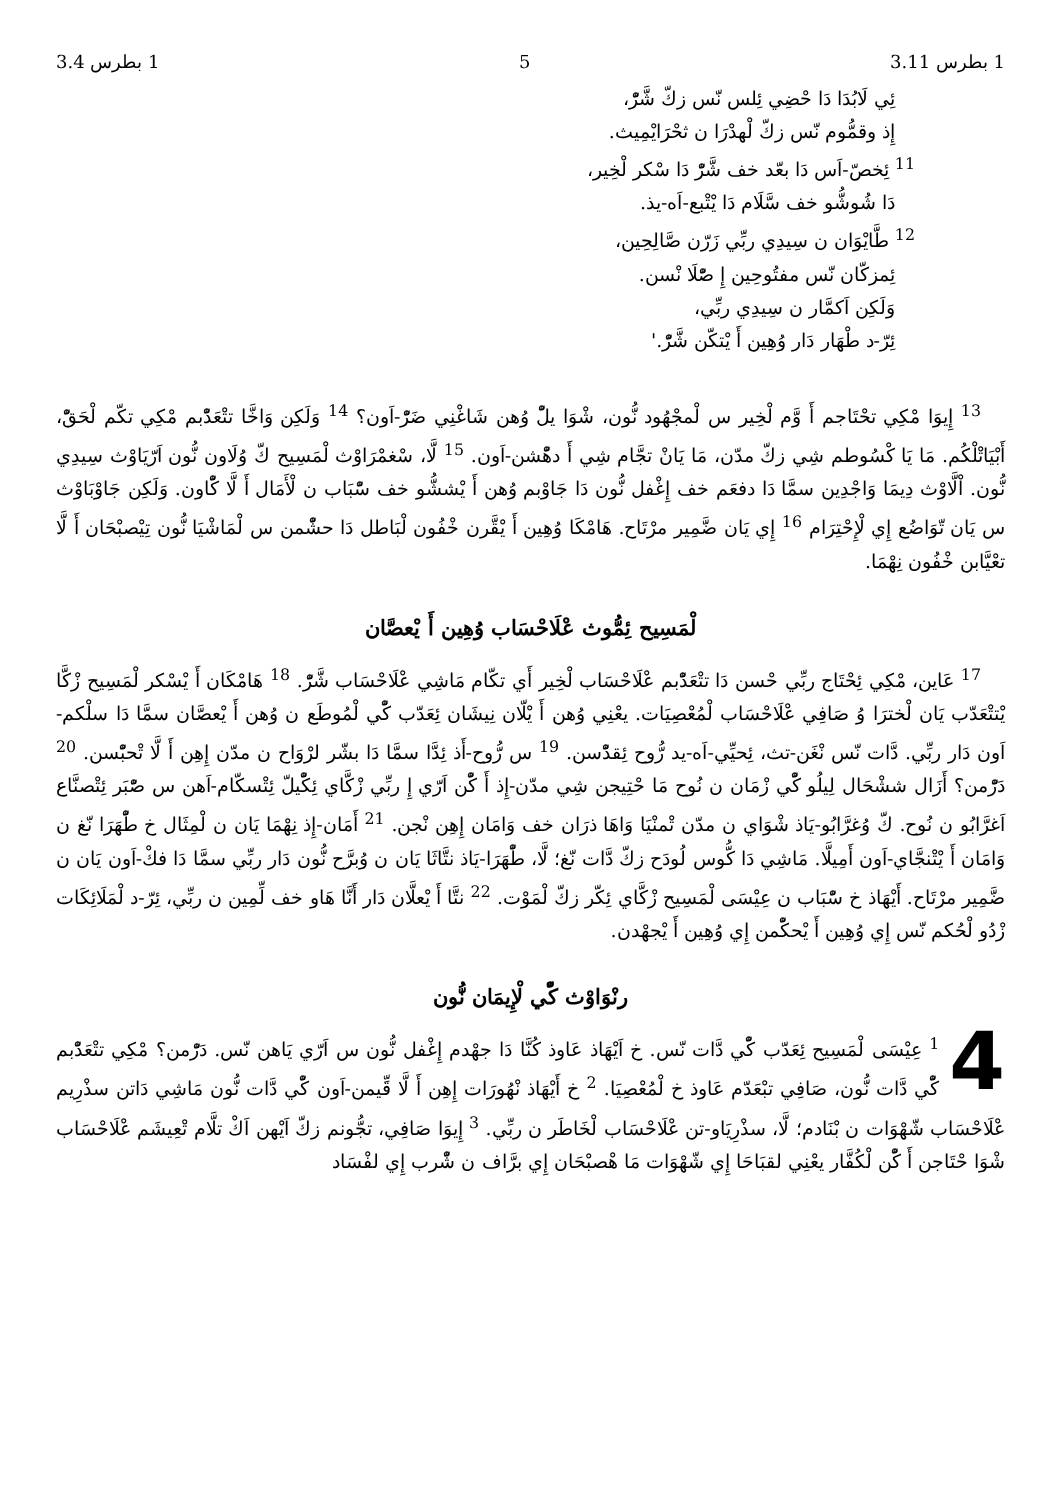1 بطرس 3.11 5 1 بطرس 3.4
ئِي لَابُدَا دَا حْضِي ئِلس نّس زكّ شَّرّْ،
إِذ وقمُّوم نّس زكّ لْهدْرَا ن ثحْرَايْمِيث.
<sup>11</sup> ئِخصّ-اَس دَا بعّد خف شَّرّْ دَا سْكر لْخِير،
دَا شُوشُّو خف سَّلَام دَا يْتْبع-اَه-يذ.
<sup>12</sup> طَّايْوَان ن سِيدِي ربِّي زَرّن صَّالِحِين،
ئِمزكّان نّس مفتُوحِين إِ صّْلَا نْسن.
وَلَكِن اَكمَّار ن سِيدِي ربِّي،
ئِرّ-د طْهَار دَار وُهِين أَ يْتكّن شَّرّْ.'
<sup>13</sup> إِيوَا مْكِي تحْتَاجم أَ وَّم لْخِير س لْمجْهُود نُّون، شْوَا يلّْ وُهن شَاغْنِي ضَرّْ-اَون؟ <sup>14</sup> وَلَكِن وَاخَّا تتْعَدّْبم مْكِي تكّم لْحَقّْ، أَبْيَاتْلْكُم. مَا يَا كْسُوطم شِي زكّ مدّن، مَا يَانْ تجَّام شِي أَ دهّْشن-اَون. <sup>15</sup> لَّا، سْغمْرَاوْث لْمَسِيح كّ وُلَاون نُّون اَرّيَاوْث سِيدِي نُّون. اْلَّاوْث دِيمَا وَاجْدِين سمَّا دَا دفعَم خف إِغْفل نُّون دَا جَاوْبم وُهن أَ يْششُّو خف سّْبَاب ن لْأَمَال أَ لَّا كّْاون. وَلَكِن جَاوْبَاوْث س يَان تّوَاضُع إِي لْإِحْتِرَام <sup>16</sup> إِي يَان ضَّمِير مرْتَاح. هَامْكَا وُهِين أَ يْقَّرن خْفُون لْبَاطل دَا حشّْمن س لْمَاشْيَا نُّون تِيْصبْحَان أَ لَّا تعْيَّابن خْفُون نِهْمَا.
لْمَسِيح ئِمُّوث عْلَاحْسَاب وُهِين أَ يْعصَّان
<sup>17</sup> عَاين، مْكِي ئِحْتَاج ربِّي حْسن دَا تتْعَدّْبم عْلَاحْسَاب لْخِير أَي تكّام مَاشِي عْلَاحْسَاب شَّرّْ. <sup>18</sup> هَامْكَان أَ يْسْكر لْمَسِيح زْكَّا يْتتْعَدّب يَان لْخترَا وُ صَافِي عْلَاحْسَاب لْمُعْصِيَات. يعْنِي وُهن أَ يْلّان نِيشَان ئِعَدّب كّْي لْمُوطَع ن وُهن أَ يْعصَّان سمَّا دَا سلْكم-اَون دَار ربِّي. دَّات نّس نْغَن-تث، ئِحيِّي-اَه-يد رُّوح ئِقدّْسن. <sup>19</sup> س رُّوح-أَذ ئِدَّا سمَّا دَا بشّر لرْوَاح ن مدّن إِهِن أَ لَّا تْحبّْسن. <sup>20</sup> دَرّْمن؟ أَزَال ششْحَال لِيلُو كّْي زْمَان ن نُوح مَا حْتِيجن شِي مدّن-إِذ أَ كّْن اَرّي إِ ربِّي زْكَّاي ئِكّْيلّ ئِتْسكّام-اَهن س صّْبَر ئِتْصنَّاع اَغرَّابُو ن نُوح. كّ وُغرَّابُو-يَاذ شْوَاي ن مدّن تْمنْيَا وَاهَا ذرَان خف وَامَان إِهِن نْجن. <sup>21</sup> أَمَان-إِذ نِهْمَا يَان ن لْمِثَال خ طّْهَرَا نّغ ن وَامَان أَ يْتْنجَّاي-اَون أَمِيلَّا. مَاشِي دَا كُّوس لُودَح زكّ دَّات نّغ؛ لَّا، طّْهَرَا-يَاذ نتَّاثَا يَان ن وُبرَّح نُّون دَار ربِّي سمَّا دَا فكْ-اَون يَان ن ضَّمِير مرْتَاح. أَيْهَاذ خ سّْبَاب ن عِيْسَى لْمَسِيح زْكَّاي ئِكّر زكّ لْمَوْت. <sup>22</sup> نتَّا أَ يْعلَّان دَار أَنَّا هَاو خف لِّمِين ن ربِّي، ئِرّ-د لْمَلَائِكَات زْدُو لْحُكم نّس إِي وُهِين أَ يْحكّْمن إِي وُهِين أَ يْجهْدن.
رنْوَاوْث كّْي لْإِيمَان نُّون
4<sup>1</sup> عِيْسَى لْمَسِيح ئِعَدّب كّْي دَّات نّس. خ اَيْهَاذ عَاوذ كُنَّا دَا جهْدم إِغْفل نُّون س اَرّي يَاهن نّس. دَرّْمن؟ مْكِي تتْعَدّْبم كّْي دَّات نُّون، صَافِي تبْعَدّم عَاوذ خ لْمُعْصِيَا. <sup>2</sup> خ أَيْهَاذ نْهُورَات إِهِن أَ لَّا قِّيمن-اَون كّْي دَّات نُّون مَاشِي دَاتن سذْرِيم عْلَاحْسَاب شّهْوَات ن بْنَادم؛ لَّا، سذْرِيَاو-تن عْلَاحْسَاب لْخَاطَر ن ربِّي. <sup>3</sup> إِيوَا صَافِي، تجُّونم زكّ اَيْهن اَكْ تلَّام تْعِيشَم عْلَاحْسَاب شْوَا حْتَاجن أَ كّْن لْكُفَّار يعْنِي لقبَاحَا إِي شّهْوَات مَا هْصبْحَان إِي برَّاف ن شّْرب إِي لفْسَاد